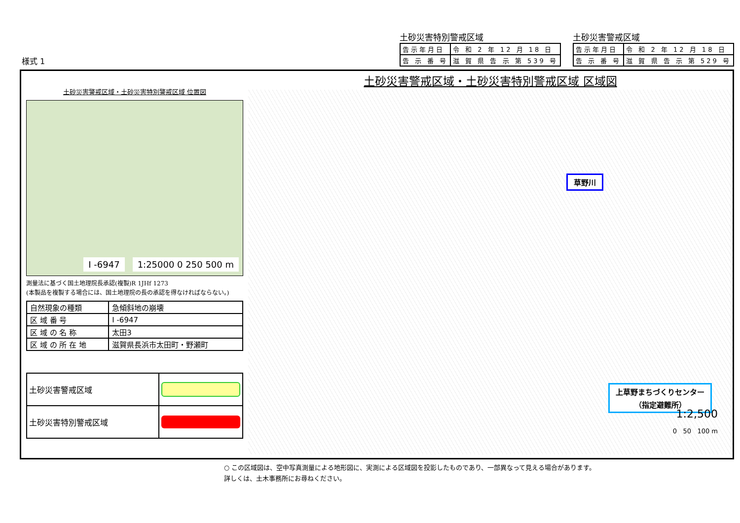様式 1
土砂災害特別警戒区域
| 告示年月日 | 令 和 2 年 12 月 18 日 |
| 告 示 番 号 | 滋 賀 県 告 示 第 539 号 |
土砂災害警戒区域
| 告示年月日 | 令 和 2 年 12 月 18 日 |
| 告 示 番 号 | 滋 賀 県 告 示 第 529 号 |
土砂災害警戒区域・土砂災害特別警戒区域 位置図
I -6947 1:25000 0 250 500 m
測量法に基づく国土地理院長承認(複製)R 1JHf 1273
(本製品を複製する場合には、国土地理院の長の承認を得なければならない。)
| 自然現象の種類 | 急傾斜地の崩壊 |
| 区 域 番 号 | I -6947 |
| 区 域 の 名 称 | 太田3 |
| 区 域 の 所 在 地 | 滋賀県長浜市太田町・野瀬町 |
| 土砂災害警戒区域 | |
| 土砂災害特別警戒区域 | |
土砂災害警戒区域・土砂災害特別警戒区域 区域図
草野川
上草野まちづくりセンター
（指定避難所）
1:2,500
0 50 100 m
○ この区域図は、空中写真測量による地形図に、実測による区域図を投影したものであり、一部異なって見える場合があります。
詳しくは、土木事務所にお尋ねください。